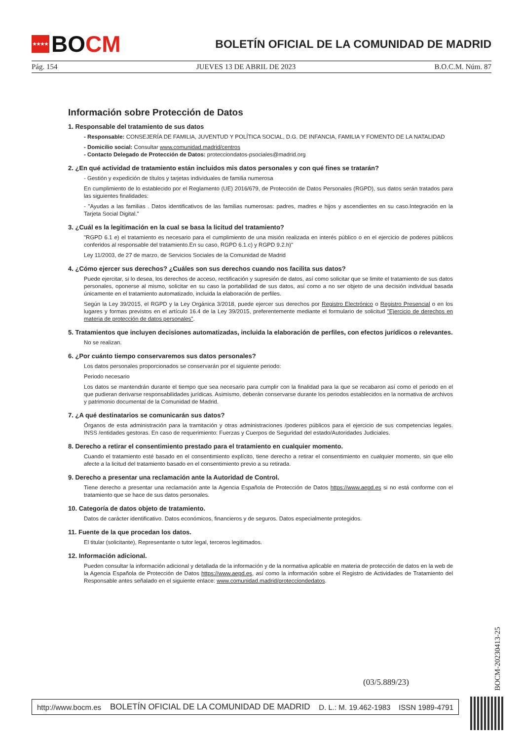★★★★ BO CM
BOLETÍN OFICIAL DE LA COMUNIDAD DE MADRID
Pág. 154 JUEVES 13 DE ABRIL DE 2023 B.O.C.M. Núm. 87
Información sobre Protección de Datos
1. Responsable del tratamiento de sus datos
- Responsable: CONSEJERÍA DE FAMILIA, JUVENTUD Y POLÍTICA SOCIAL, D.G. DE INFANCIA, FAMILIA Y FOMENTO DE LA NATALIDAD
- Domicilio social: Consultar www.comunidad.madrid/centros
- Contacto Delegado de Protección de Datos: protecciondatos-psociales@madrid.org
2. ¿En qué actividad de tratamiento están incluidos mis datos personales y con qué fines se tratarán?
- Gestión y expedición de títulos y tarjetas individuales de familia numerosa
En cumplimiento de lo establecido por el Reglamento (UE) 2016/679, de Protección de Datos Personales (RGPD), sus datos serán tratados para las siguientes finalidades:
- "Ayudas a las familias . Datos identificativos de las familias numerosas: padres, madres e hijos y ascendientes en su caso.Integración en la Tarjeta Social Digital."
3. ¿Cuál es la legitimación en la cual se basa la licitud del tratamiento?
"RGPD 6.1 e) el tratamiento es necesario para el cumplimiento de una misión realizada en interés público o en el ejercicio de poderes públicos conferidos al responsable del tratamiento.En su caso, RGPD 6.1.c) y RGPD 9.2.h)"
Ley 11/2003, de 27 de marzo, de Servicios Sociales de la Comunidad de Madrid
4. ¿Cómo ejercer sus derechos? ¿Cuáles son sus derechos cuando nos facilita sus datos?
Puede ejercitar, si lo desea, los derechos de acceso, rectificación y supresión de datos, así como solicitar que se limite el tratamiento de sus datos personales, oponerse al mismo, solicitar en su caso la portabilidad de sus datos, así como a no ser objeto de una decisión individual basada únicamente en el tratamiento automatizado, incluida la elaboración de perfiles.
Según la Ley 39/2015, el RGPD y la Ley Orgánica 3/2018, puede ejercer sus derechos por Registro Electrónico o Registro Presencial o en los lugares y formas previstos en el artículo 16.4 de la Ley 39/2015, preferentemente mediante el formulario de solicitud "Ejercicio de derechos en materia de protección de datos personales".
5. Tratamientos que incluyen decisiones automatizadas, incluida la elaboración de perfiles, con efectos jurídicos o relevantes.
No se realizan.
6. ¿Por cuánto tiempo conservaremos sus datos personales?
Los datos personales proporcionados se conservarán por el siguiente periodo:
Periodo necesario
Los datos se mantendrán durante el tiempo que sea necesario para cumplir con la finalidad para la que se recabaron así como el periodo en el que pudieran derivarse responsabilidades jurídicas. Asimismo, deberán conservarse durante los periodos establecidos en la normativa de archivos y patrimonio documental de la Comunidad de Madrid.
7. ¿A qué destinatarios se comunicarán sus datos?
Órganos de esta administración para la tramitación y otras administraciones /poderes públicos para el ejercicio de sus competencias legales. INSS /entidades gestoras. En caso de requerimiento: Fuerzas y Cuerpos de Seguridad del estado/Autoridades Judiciales.
8. Derecho a retirar el consentimiento prestado para el tratamiento en cualquier momento.
Cuando el tratamiento esté basado en el consentimiento explícito, tiene derecho a retirar el consentimiento en cualquier momento, sin que ello afecte a la licitud del tratamiento basado en el consentimiento previo a su retirada.
9. Derecho a presentar una reclamación ante la Autoridad de Control.
Tiene derecho a presentar una reclamación ante la Agencia Española de Protección de Datos https://www.aepd.es si no está conforme con el tratamiento que se hace de sus datos personales.
10. Categoría de datos objeto de tratamiento.
Datos de carácter identificativo. Datos económicos, financieros y de seguros. Datos especialmente protegidos.
11. Fuente de la que procedan los datos.
El titular (solicitante), Representante o tutor legal, terceros legitimados.
12. Información adicional.
Pueden consultar la información adicional y detallada de la información y de la normativa aplicable en materia de protección de datos en la web de la Agencia Española de Protección de Datos https://www.aepd.es, así como la información sobre el Registro de Actividades de Tratamiento del Responsable antes señalado en el siguiente enlace: www.comunidad.madrid/protecciondedatos.
(03/5.889/23)
BOCM-20230413-25
http://www.bocm.es BOLETÍN OFICIAL DE LA COMUNIDAD DE MADRID D. L.: M. 19.462-1983 ISSN 1989-4791